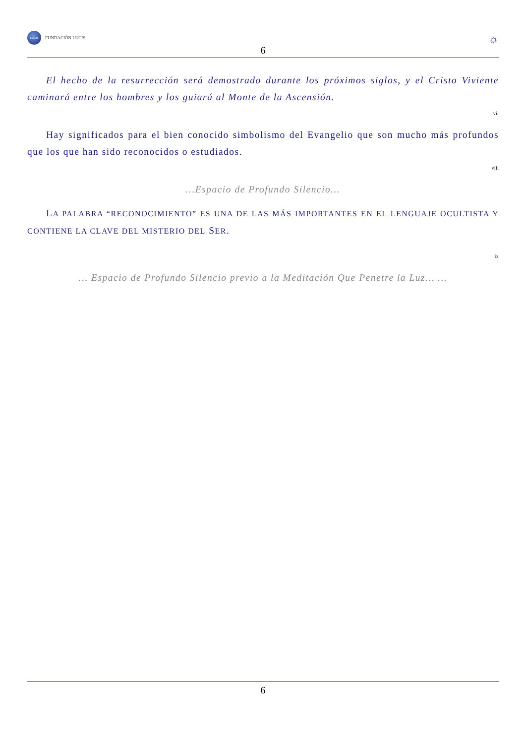LUCIS
FUNDACIÓN LUCIS
6
☼
El hecho de la resurrección será demostrado durante los próximos siglos, y el Cristo Viviente caminará entre los hombres y los guiará al Monte de la Ascensión.
vii
Hay significados para el bien conocido simbolismo del Evangelio que son mucho más profundos que los que han sido reconocidos o estudiados.
viii
…Espacio de Profundo Silencio…
LA PALABRA “RECONOCIMIENTO” ES UNA DE LAS MÁS IMPORTANTES EN EL LENGUAJE OCULTISTA Y CONTIENE LA CLAVE DEL MISTERIO DEL SER.
ix
… Espacio de Profundo Silencio previo a la Meditación Que Penetre la Luz… …
6